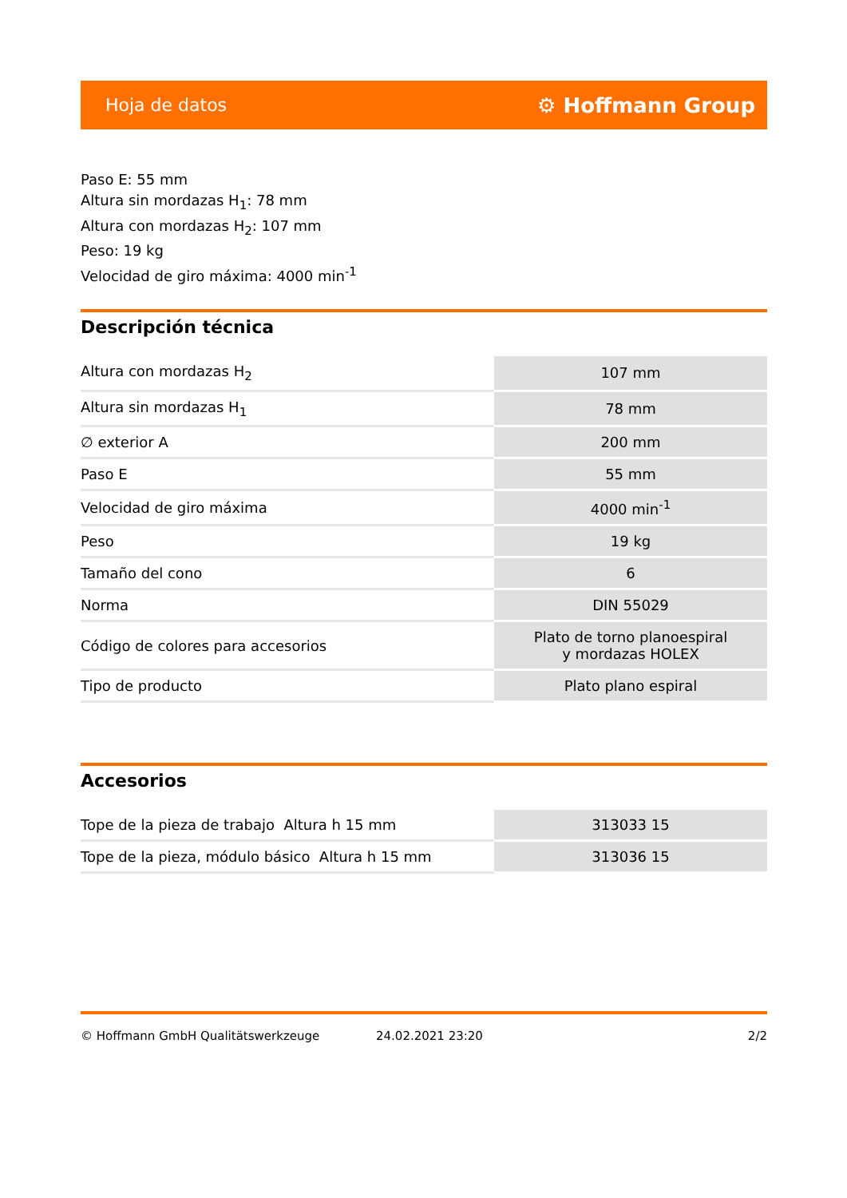Hoja de datos ⚙ Hoffmann Group
Paso E: 55 mm
Altura sin mordazas H<sub>1</sub>: 78 mm
Altura con mordazas H<sub>2</sub>: 107 mm
Peso: 19 kg
Velocidad de giro máxima: 4000 min<sup>-1</sup>
Descripción técnica
| Altura con mordazas H<sub>2</sub> | 107 mm |
| Altura sin mordazas H<sub>1</sub> | 78 mm |
| ∅ exterior A | 200 mm |
| Paso E | 55 mm |
| Velocidad de giro máxima | 4000 min<sup>-1</sup> |
| Peso | 19 kg |
| Tamaño del cono | 6 |
| Norma | DIN 55029 |
| Código de colores para accesorios | Plato de torno planoespiral y mordazas HOLEX |
| Tipo de producto | Plato plano espiral |
Accesorios
| Tope de la pieza de trabajo Altura h 15 mm | 313033 15 |
| Tope de la pieza, módulo básico Altura h 15 mm | 313036 15 |
© Hoffmann GmbH Qualitätswerkzeuge 24.02.2021 23:20 2/2